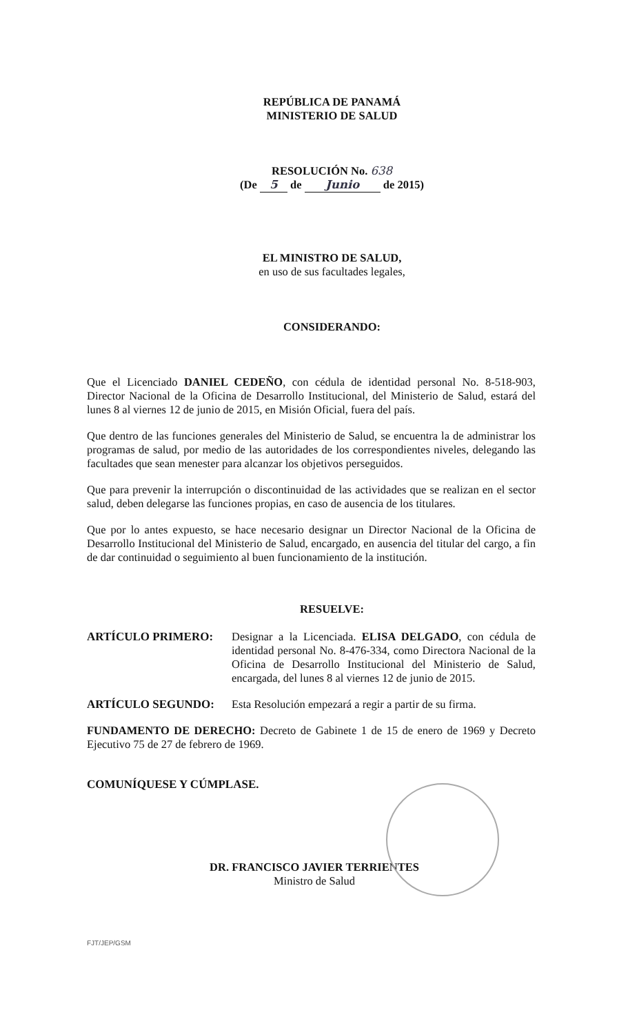REPÚBLICA DE PANAMÁ
MINISTERIO DE SALUD
RESOLUCIÓN No. 638
(De 5 de Junio de 2015)
EL MINISTRO DE SALUD,
en uso de sus facultades legales,
CONSIDERANDO:
Que el Licenciado DANIEL CEDEÑO, con cédula de identidad personal No. 8-518-903, Director Nacional de la Oficina de Desarrollo Institucional, del Ministerio de Salud, estará del lunes 8 al viernes 12 de junio de 2015, en Misión Oficial, fuera del país.
Que dentro de las funciones generales del Ministerio de Salud, se encuentra la de administrar los programas de salud, por medio de las autoridades de los correspondientes niveles, delegando las facultades que sean menester para alcanzar los objetivos perseguidos.
Que para prevenir la interrupción o discontinuidad de las actividades que se realizan en el sector salud, deben delegarse las funciones propias, en caso de ausencia de los titulares.
Que por lo antes expuesto, se hace necesario designar un Director Nacional de la Oficina de Desarrollo Institucional del Ministerio de Salud, encargado, en ausencia del titular del cargo, a fin de dar continuidad o seguimiento al buen funcionamiento de la institución.
RESUELVE:
ARTÍCULO PRIMERO: Designar a la Licenciada. ELISA DELGADO, con cédula de identidad personal No. 8-476-334, como Directora Nacional de la Oficina de Desarrollo Institucional del Ministerio de Salud, encargada, del lunes 8 al viernes 12 de junio de 2015.
ARTÍCULO SEGUNDO: Esta Resolución empezará a regir a partir de su firma.
FUNDAMENTO DE DERECHO: Decreto de Gabinete 1 de 15 de enero de 1969 y Decreto Ejecutivo 75 de 27 de febrero de 1969.
COMUNÍQUESE Y CÚMPLASE.
DR. FRANCISCO JAVIER TERRIENTES
Ministro de Salud
FJT/JEP/GSM